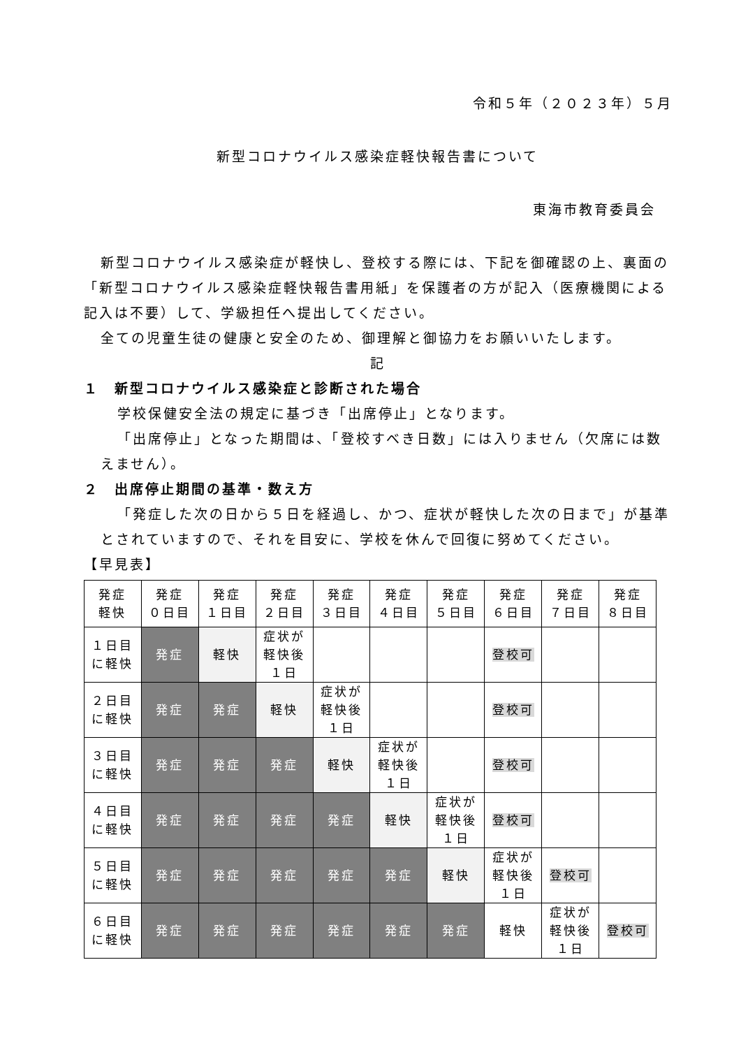令和５年（２０２３年）５月
新型コロナウイルス感染症軽快報告書について
東海市教育委員会
新型コロナウイルス感染症が軽快し、登校する際には、下記を御確認の上、裏面の「新型コロナウイルス感染症軽快報告書用紙」を保護者の方が記入（医療機関による記入は不要）して、学級担任へ提出してください。
全ての児童生徒の健康と安全のため、御理解と御協力をお願いいたします。
記
１　新型コロナウイルス感染症と診断された場合
学校保健安全法の規定に基づき「出席停止」となります。
「出席停止」となった期間は、「登校すべき日数」には入りません（欠席には数えません）。
２　出席停止期間の基準・数え方
「発症した次の日から５日を経過し、かつ、症状が軽快した次の日まで」が基準とされていますので、それを目安に、学校を休んで回復に努めてください。
【早見表】
| 発症 軽快 | 発症 ０日目 | 発症 １日目 | 発症 ２日目 | 発症 ３日目 | 発症 ４日目 | 発症 ５日目 | 発症 ６日目 | 発症 ７日目 | 発症 ８日目 |
| １日目 に軽快 | 発症 | 軽快 | 症状が 軽快後 １日 | | | | 登校可 | | |
| ２日目 に軽快 | 発症 | 発症 | 軽快 | 症状が 軽快後 １日 | | | 登校可 | | |
| ３日目 に軽快 | 発症 | 発症 | 発症 | 軽快 | 症状が 軽快後 １日 | | 登校可 | | |
| ４日目 に軽快 | 発症 | 発症 | 発症 | 発症 | 軽快 | 症状が 軽快後 １日 | 登校可 | | |
| ５日目 に軽快 | 発症 | 発症 | 発症 | 発症 | 発症 | 軽快 | 症状が 軽快後 １日 | 登校可 | |
| ６日目 に軽快 | 発症 | 発症 | 発症 | 発症 | 発症 | 発症 | 軽快 | 症状が 軽快後 １日 | 登校可 |